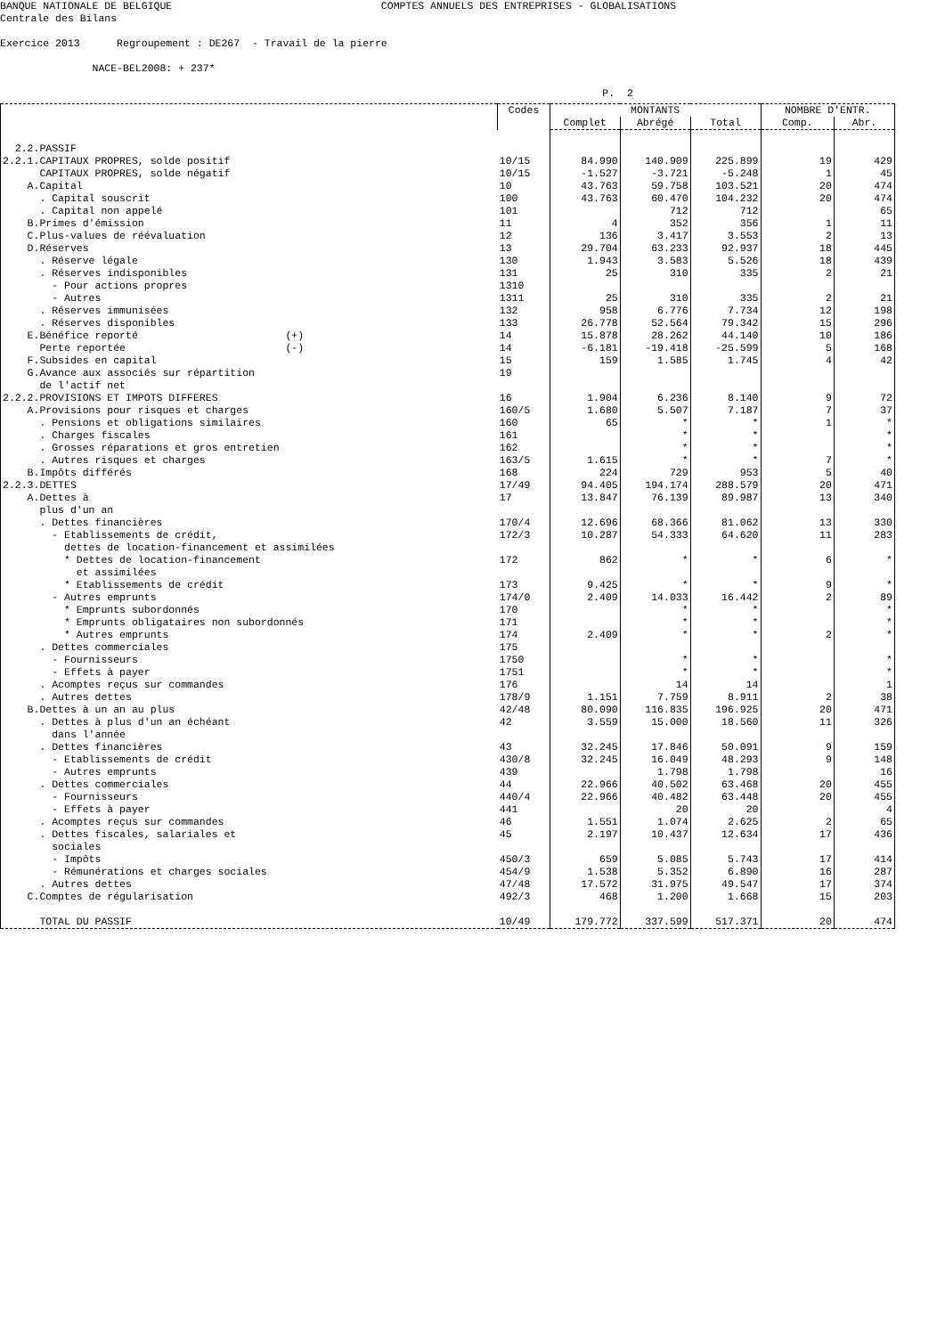BANQUE NATIONALE DE BELGIQUE COMPTES ANNUELS DES ENTREPRISES - GLOBALISATIONS Centrale des Bilans Exercice 2013 Regroupement : DE267 - Travail de la pierre NACE-BEL2008: + 237* P. 2
| | Codes | MONTANTS | | | NOMBRE D'ENTR. | |
| --- | --- | --- | --- | --- | --- | --- |
| | | Complet | Abrégé | Total | Comp. | Abr. |
| 2.2.PASSIF | | | | | | |
| 2.2.1.CAPITAUX PROPRES, solde positif | 10/15 | 84.990 | 140.909 | 225.899 | 19 | 429 |
| CAPITAUX PROPRES, solde négatif | 10/15 | -1.527 | -3.721 | -5.248 | 1 | 45 |
| A.Capital | 10 | 43.763 | 59.758 | 103.521 | 20 | 474 |
| . Capital souscrit | 100 | 43.763 | 60.470 | 104.232 | 20 | 474 |
| . Capital non appelé | 101 | | 712 | 712 | | 65 |
| B.Primes d'émission | 11 | 4 | 352 | 356 | 1 | 11 |
| C.Plus-values de réévaluation | 12 | 136 | 3.417 | 3.553 | 2 | 13 |
| D.Réserves | 13 | 29.704 | 63.233 | 92.937 | 18 | 445 |
| . Réserve légale | 130 | 1.943 | 3.583 | 5.526 | 18 | 439 |
| . Réserves indisponibles | 131 | 25 | 310 | 335 | 2 | 21 |
| - Pour actions propres | 1310 | | | | | |
| - Autres | 1311 | 25 | 310 | 335 | 2 | 21 |
| . Réserves immunisées | 132 | 958 | 6.776 | 7.734 | 12 | 198 |
| . Réserves disponibles | 133 | 26.778 | 52.564 | 79.342 | 15 | 296 |
| E.Bénéfice reporté (+) | 14 | 15.878 | 28.262 | 44.140 | 10 | 186 |
| Perte reportée (-) | 14 | -6.181 | -19.418 | -25.599 | 5 | 168 |
| F.Subsides en capital | 15 | 159 | 1.585 | 1.745 | 4 | 42 |
| G.Avance aux associés sur répartition de l'actif net | 19 | | | | | |
| 2.2.2.PROVISIONS ET IMPOTS DIFFERES | 16 | 1.904 | 6.236 | 8.140 | 9 | 72 |
| A.Provisions pour risques et charges | 160/5 | 1.680 | 5.507 | 7.187 | 7 | 37 |
| . Pensions et obligations similaires | 160 | 65 | * | * | 1 | * |
| . Charges fiscales | 161 | | * | * | | * |
| . Grosses réparations et gros entretien | 162 | | * | * | | * |
| . Autres risques et charges | 163/5 | 1.615 | * | * | 7 | * |
| B.Impôts différés | 168 | 224 | 729 | 953 | 5 | 40 |
| 2.2.3.DETTES | 17/49 | 94.405 | 194.174 | 288.579 | 20 | 471 |
| A.Dettes à plus d'un an | 17 | 13.847 | 76.139 | 89.987 | 13 | 340 |
| . Dettes financières | 170/4 | 12.696 | 68.366 | 81.062 | 13 | 330 |
| - Etablissements de crédit, dettes de location-financement et assimilées | 172/3 | 10.287 | 54.333 | 64.620 | 11 | 283 |
| * Dettes de location-financement et assimilées | 172 | 862 | * | * | 6 | * |
| * Etablissements de crédit | 173 | 9.425 | * | * | 9 | * |
| - Autres emprunts | 174/0 | 2.409 | 14.033 | 16.442 | 2 | 89 |
| * Emprunts subordonnés | 170 | | * | * | | * |
| * Emprunts obligataires non subordonnés | 171 | | * | * | | * |
| * Autres emprunts | 174 | 2.409 | * | * | 2 | * |
| . Dettes commerciales | 175 | | | | | |
| - Fournisseurs | 1750 | | * | * | | * |
| - Effets à payer | 1751 | | * | * | | * |
| . Acomptes reçus sur commandes | 176 | | 14 | 14 | | 1 |
| . Autres dettes | 178/9 | 1.151 | 7.759 | 8.911 | 2 | 38 |
| B.Dettes à un an au plus | 42/48 | 80.090 | 116.835 | 196.925 | 20 | 471 |
| . Dettes à plus d'un an échéant dans l'année | 42 | 3.559 | 15.000 | 18.560 | 11 | 326 |
| . Dettes financières | 43 | 32.245 | 17.846 | 50.091 | 9 | 159 |
| - Etablissements de crédit | 430/8 | 32.245 | 16.049 | 48.293 | 9 | 148 |
| - Autres emprunts | 439 | | 1.798 | 1.798 | | 16 |
| . Dettes commerciales | 44 | 22.966 | 40.502 | 63.468 | 20 | 455 |
| - Fournisseurs | 440/4 | 22.966 | 40.482 | 63.448 | 20 | 455 |
| - Effets à payer | 441 | | 20 | 20 | | 4 |
| . Acomptes reçus sur commandes | 46 | 1.551 | 1.074 | 2.625 | 2 | 65 |
| . Dettes fiscales, salariales et sociales | 45 | 2.197 | 10.437 | 12.634 | 17 | 436 |
| - Impôts | 450/3 | 659 | 5.085 | 5.743 | 17 | 414 |
| - Rémunérations et charges sociales | 454/9 | 1.538 | 5.352 | 6.890 | 16 | 287 |
| . Autres dettes | 47/48 | 17.572 | 31.975 | 49.547 | 17 | 374 |
| C.Comptes de régularisation | 492/3 | 468 | 1.200 | 1.668 | 15 | 203 |
| TOTAL DU PASSIF | 10/49 | 179.772 | 337.599 | 517.371 | 20 | 474 |